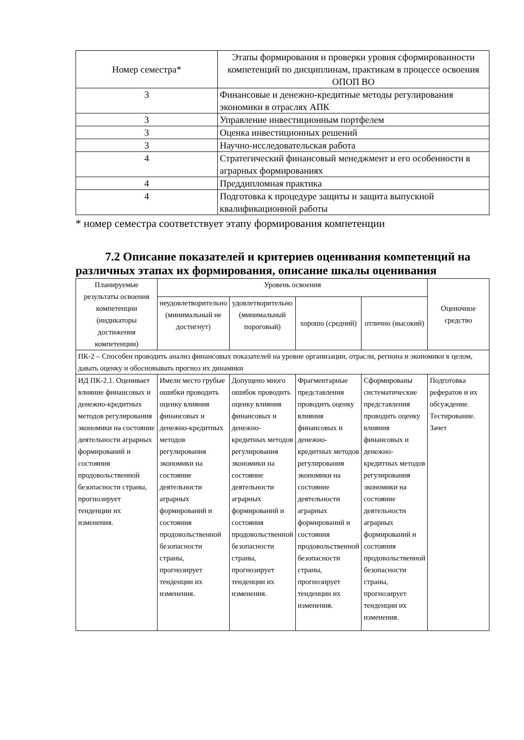| Номер семестра* | Этапы формирования и проверки уровня сформированности компетенций по дисциплинам, практикам в процессе освоения ОПОП ВО |
| 3 | Финансовые и денежно-кредитные методы регулирования экономики в отраслях АПК |
| 3 | Управление инвестиционным портфелем |
| 3 | Оценка инвестиционных решений |
| 3 | Научно-исследовательская работа |
| 4 | Стратегический финансовый менеджмент и его особенности в аграрных формированиях |
| 4 | Преддипломная практика |
| 4 | Подготовка к процедуре защиты и защита выпускной квалификационной работы |
* номер семестра соответствует этапу формирования компетенции
7.2 Описание показателей и критериев оценивания компетенций на различных этапах их формирования, описание шкалы оценивания
| Планируемые результаты освоения компетенции (индикаторы достижения компетенции) | Уровень освоения | | | | Оценочное средство |
| | неудовлетворительно (минимальный не достигнут) | удовлетворительно (минимальный пороговый) | хорошо (средний) | отлично (высокий) | |
| ПК-2 – Способен проводить анализ финансовых показателей на уровне организации, отрасли, региона и экономики в целом, давать оценку и обосновывать прогноз их динамики | | | | | |
| ИД ПК-2.1. Оценивает влияние финансовых и денежно-кредитных методов регулирования экономики на состояние деятельности аграрных формирований и состояния продовольственной безопасности страны, прогнозирует тенденции их изменения. | Имели место грубые ошибки проводить оценку влияния финансовых и денежно-кредитных методов регулирования экономики на состояние деятельности аграрных формирований и состояния продовольственной безопасности страны, прогнозирует тенденции их изменения. | Допущено много ошибок проводить оценку влияния финансовых и денежно-кредитных методов регулирования экономики на состояние деятельности аграрных формирований и состояния продовольственной безопасности страны, прогнозирует тенденции их изменения. | Фрагментарные представления проводить оценку влияния финансовых и денежно-кредитных методов регулирования экономики на состояние деятельности аграрных формирований и состояния продовольственной безопасности страны, прогнозирует тенденции их изменения. | Сформированы систематические представления проводить оценку влияния финансовых и денежно-кредитных методов регулирования экономики на состояние деятельности аграрных формирований и состояния продовольственной безопасности страны, прогнозирует тенденции их изменения. | Подготовка рефератов и их обсуждение. Тестирование. Зачет |